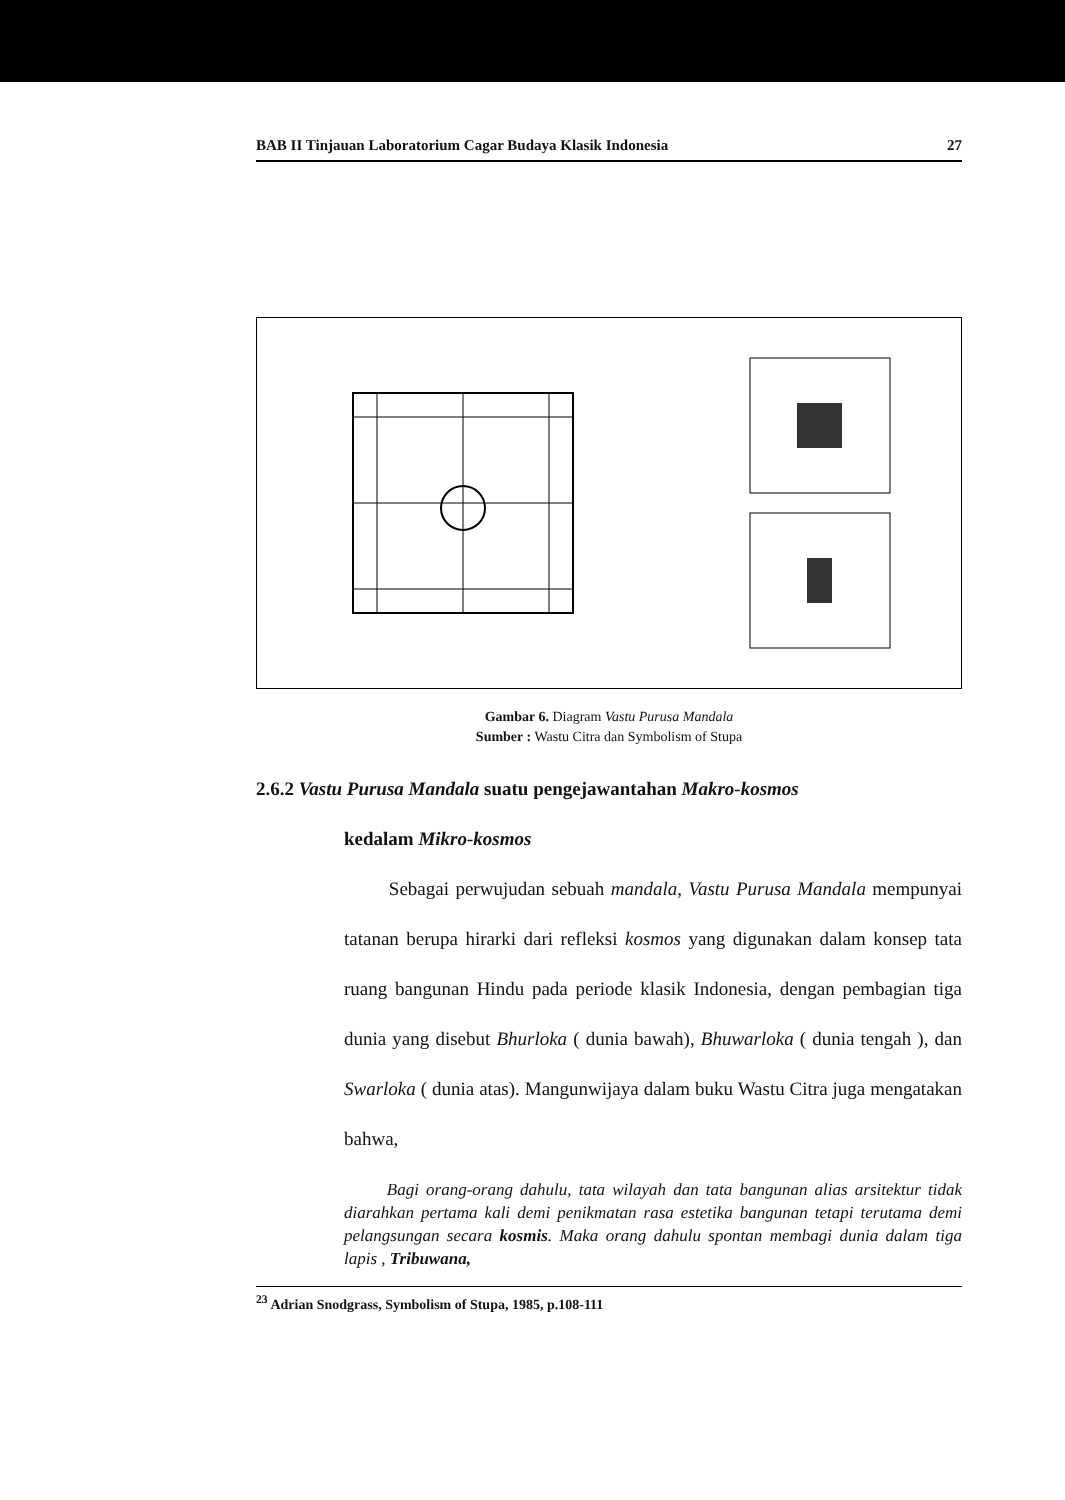BAB II Tinjauan Laboratorium Cagar Budaya Klasik Indonesia 27
Gambar 6. Diagram Vastu Purusa Mandala
Sumber : Wastu Citra dan Symbolism of Stupa
2.6.2 Vastu Purusa Mandala suatu pengejawantahan Makro-kosmos
kedalam Mikro-kosmos
Sebagai perwujudan sebuah mandala, Vastu Purusa Mandala mempunyai tatanan berupa hirarki dari refleksi kosmos yang digunakan dalam konsep tata ruang bangunan Hindu pada periode klasik Indonesia, dengan pembagian tiga dunia yang disebut Bhurloka ( dunia bawah), Bhuwarloka ( dunia tengah ), dan Swarloka ( dunia atas). Mangunwijaya dalam buku Wastu Citra juga mengatakan bahwa,
Bagi orang-orang dahulu, tata wilayah dan tata bangunan alias arsitektur tidak diarahkan pertama kali demi penikmatan rasa estetika bangunan tetapi terutama demi pelangsungan secara kosmis. Maka orang dahulu spontan membagi dunia dalam tiga lapis , Tribuwana,
<sup>23</sup> Adrian Snodgrass, Symbolism of Stupa, 1985, p.108-111